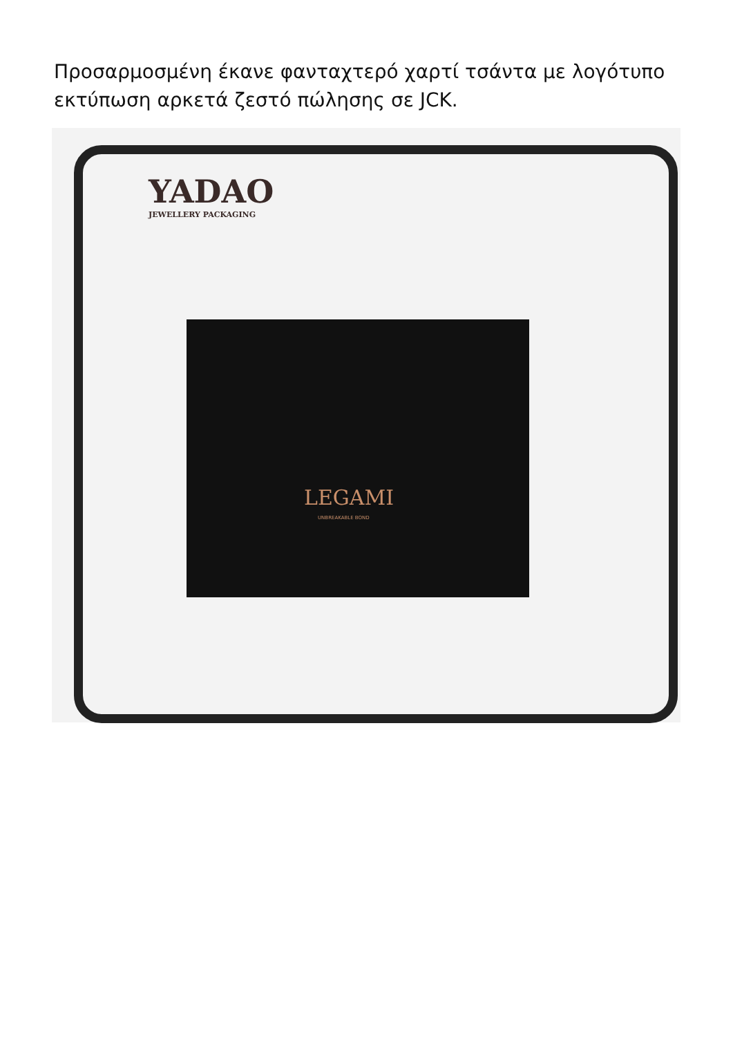Προσαρμοσμένη έκανε φανταχτερό χαρτί τσάντα με λογότυπο εκτύπωση αρκετά ζεστό πώλησης σε JCK.
YADAO
JEWELLERY PACKAGING
LEGAMI
UNBREAKABLE BOND